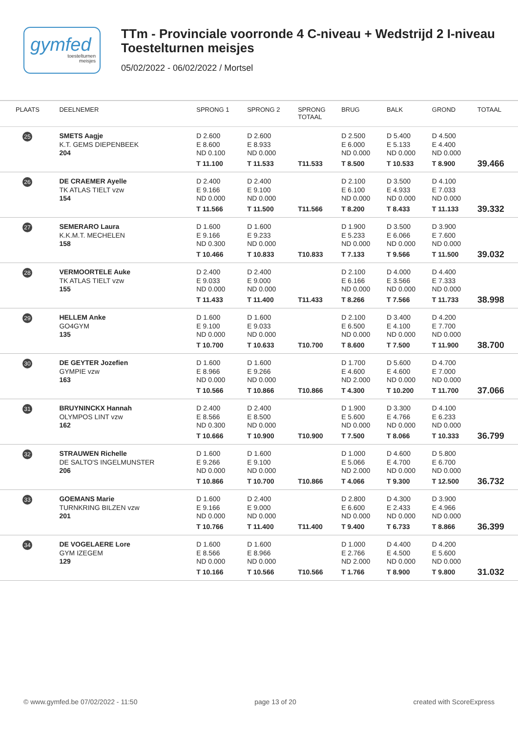gymfed
toestelturnen
meisjes
TTm - Provinciale voorronde 4 C-niveau + Wedstrijd 2 I-niveau
Toestelturnen meisjes
05/02/2022 - 06/02/2022 / Mortsel
| PLAATS | DEELNEMER | SPRONG 1 | SPRONG 2 | SPRONG TOTAAL | BRUG | BALK | GROND | TOTAAL |
| --- | --- | --- | --- | --- | --- | --- | --- | --- |
| 25 | SMETS Aagje K.T. GEMS DIEPENBEEK 204 | D 2.600 E 8.600 ND 0.100 T 11.100 | D 2.600 E 8.933 ND 0.000 T 11.533 | T11.533 | D 2.500 E 6.000 ND 0.000 T 8.500 | D 5.400 E 5.133 ND 0.000 T 10.533 | D 4.500 E 4.400 ND 0.000 T 8.900 | 39.466 |
| 26 | DE CRAEMER Ayelle TK ATLAS TIELT vzw 154 | D 2.400 E 9.166 ND 0.000 T 11.566 | D 2.400 E 9.100 ND 0.000 T 11.500 | T11.566 | D 2.100 E 6.100 ND 0.000 T 8.200 | D 3.500 E 4.933 ND 0.000 T 8.433 | D 4.100 E 7.033 ND 0.000 T 11.133 | 39.332 |
| 27 | SEMERARO Laura K.K.M.T. MECHELEN 158 | D 1.600 E 9.166 ND 0.300 T 10.466 | D 1.600 E 9.233 ND 0.000 T 10.833 | T10.833 | D 1.900 E 5.233 ND 0.000 T 7.133 | D 3.500 E 6.066 ND 0.000 T 9.566 | D 3.900 E 7.600 ND 0.000 T 11.500 | 39.032 |
| 28 | VERMOORTELE Auke TK ATLAS TIELT vzw 155 | D 2.400 E 9.033 ND 0.000 T 11.433 | D 2.400 E 9.000 ND 0.000 T 11.400 | T11.433 | D 2.100 E 6.166 ND 0.000 T 8.266 | D 4.000 E 3.566 ND 0.000 T 7.566 | D 4.400 E 7.333 ND 0.000 T 11.733 | 38.998 |
| 29 | HELLEM Anke GO4GYM 135 | D 1.600 E 9.100 ND 0.000 T 10.700 | D 1.600 E 9.033 ND 0.000 T 10.633 | T10.700 | D 2.100 E 6.500 ND 0.000 T 8.600 | D 3.400 E 4.100 ND 0.000 T 7.500 | D 4.200 E 7.700 ND 0.000 T 11.900 | 38.700 |
| 30 | DE GEYTER Jozefien GYMPIE vzw 163 | D 1.600 E 8.966 ND 0.000 T 10.566 | D 1.600 E 9.266 ND 0.000 T 10.866 | T10.866 | D 1.700 E 4.600 ND 2.000 T 4.300 | D 5.600 E 4.600 ND 0.000 T 10.200 | D 4.700 E 7.000 ND 0.000 T 11.700 | 37.066 |
| 31 | BRUYNINCKX Hannah OLYMPOS LINT vzw 162 | D 2.400 E 8.566 ND 0.300 T 10.666 | D 2.400 E 8.500 ND 0.000 T 10.900 | T10.900 | D 1.900 E 5.600 ND 0.000 T 7.500 | D 3.300 E 4.766 ND 0.000 T 8.066 | D 4.100 E 6.233 ND 0.000 T 10.333 | 36.799 |
| 32 | STRAUWEN Richelle DE SALTO'S INGELMUNSTER 206 | D 1.600 E 9.266 ND 0.000 T 10.866 | D 1.600 E 9.100 ND 0.000 T 10.700 | T10.866 | D 1.000 E 5.066 ND 2.000 T 4.066 | D 4.600 E 4.700 ND 0.000 T 9.300 | D 5.800 E 6.700 ND 0.000 T 12.500 | 36.732 |
| 33 | GOEMANS Marie TURNKRING BILZEN vzw 201 | D 1.600 E 9.166 ND 0.000 T 10.766 | D 2.400 E 9.000 ND 0.000 T 11.400 | T11.400 | D 2.800 E 6.600 ND 0.000 T 9.400 | D 4.300 E 2.433 ND 0.000 T 6.733 | D 3.900 E 4.966 ND 0.000 T 8.866 | 36.399 |
| 34 | DE VOGELAERE Lore GYM IZEGEM 129 | D 1.600 E 8.566 ND 0.000 T 10.166 | D 1.600 E 8.966 ND 0.000 T 10.566 | T10.566 | D 1.000 E 2.766 ND 2.000 T 1.766 | D 4.400 E 4.500 ND 0.000 T 8.900 | D 4.200 E 5.600 ND 0.000 T 9.800 | 31.032 |
© www.gymfed.be 07/02/2022 - 11:50 page 13 of 20 created with ScoreExpress